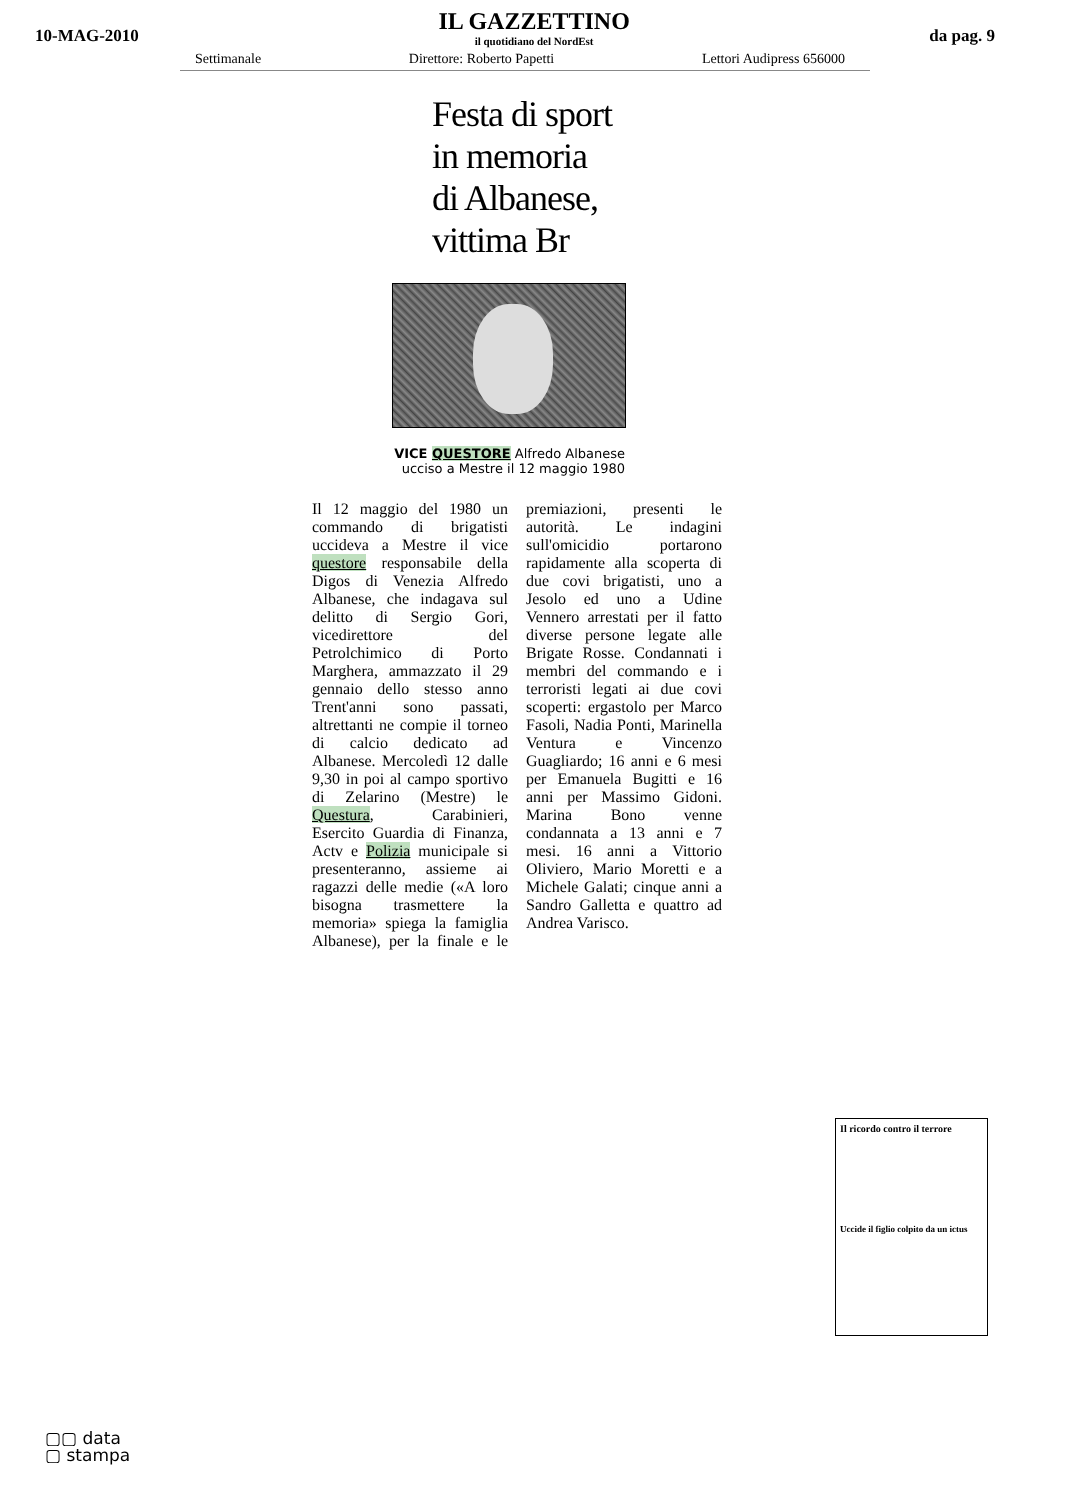10-MAG-2010
IL GAZZETTINO
il quotidiano del NordEst
da pag. 9
Settimanale Direttore: Roberto Papetti Lettori Audipress 656000
Festa di sport
in memoria
di Albanese,
vittima Br
VICE QUESTORE Alfredo Albanese ucciso a Mestre il 12 maggio 1980
Il 12 maggio del 1980 un commando di brigatisti uccideva a Mestre il vice questore responsabile della Digos di Venezia Alfredo Albanese, che indagava sul delitto di Sergio Gori, vicedirettore del Petrolchimico di Porto Marghera, ammazzato il 29 gennaio dello stesso anno Trent'anni sono passati, altrettanti ne compie il torneo di calcio dedicato ad Albanese. Mercoledì 12 dalle 9,30 in poi al campo sportivo di Zelarino (Mestre) le Questura, Carabinieri, Esercito Guardia di Finanza, Actv e Polizia municipale si presenteranno, assieme ai ragazzi delle medie («A loro bisogna trasmettere la memoria» spiega la famiglia Albanese), per la finale e le premiazioni, presenti le autorità. Le indagini sull'omicidio portarono rapidamente alla scoperta di due covi brigatisti, uno a Jesolo ed uno a Udine Vennero arrestati per il fatto diverse persone legate alle Brigate Rosse. Condannati i membri del commando e i terroristi legati ai due covi scoperti: ergastolo per Marco Fasoli, Nadia Ponti, Marinella Ventura e Vincenzo Guagliardo; 16 anni e 6 mesi per Emanuela Bugitti e 16 anni per Massimo Gidoni. Marina Bono venne condannata a 13 anni e 7 mesi. 16 anni a Vittorio Oliviero, Mario Moretti e a Michele Galati; cinque anni a Sandro Galletta e quattro ad Andrea Varisco.
Il ricordo contro il terrore
Uccide il figlio colpito da un ictus
▢▢ data
▢ stampa